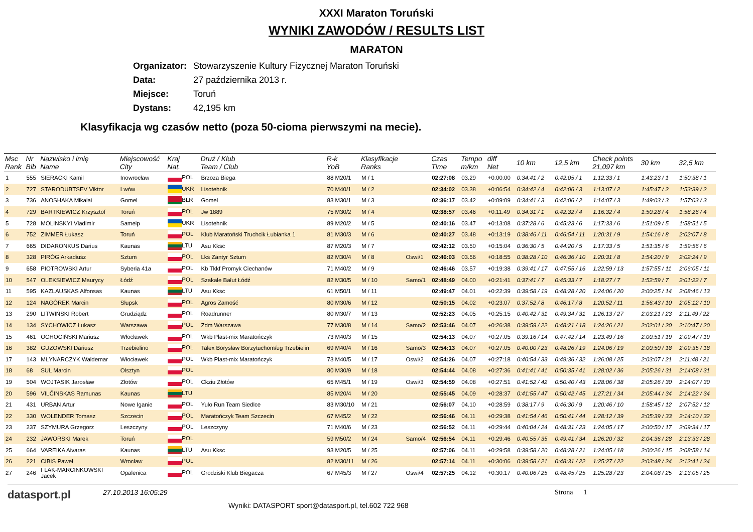XXXI Maraton Toruński
WYNIKI ZAWODÓW / RESULTS LIST
MARATON
Organizator: Stowarzyszenie Kultury Fizycznej Maraton Toruński
Data: 27 października 2013 r.
Miejsce: Toruń
Dystans: 42,195 km
Klasyfikacja wg czasów netto (poza 50-cioma pierwszymi na mecie).
| Msc Rank | Nr Bib | Nazwisko i imię Name | Miejscowość City | Kraj Nat. | Druż / Klub Team / Club | R-k YoB | Klasyfikacje Ranks | | Czas Time | Tempo m/km | diff Net | 10 km | 12,5 km | Check points 21,097 km | 30 km | 32,5 km |
| --- | --- | --- | --- | --- | --- | --- | --- | --- | --- | --- | --- | --- | --- | --- | --- | --- |
| 1 | 555 | SIERACKI Kamil | Inowrocław | POL | Brzoza Biega | 88 M20/1 | M / 1 | | 02:27:08 | 03.29 | +0:00:00 | 0:34:41 / 2 | 0:42:05 / 1 | 1:12:33 / 1 | 1:43:23 / 1 | 1:50:38 / 1 |
| 2 | 727 | STARODUBTSEV Viktor | Lwów | UKR | Lisotehnik | 70 M40/1 | M / 2 | | 02:34:02 | 03.38 | +0:06:54 | 0:34:42 / 4 | 0:42:06 / 3 | 1:13:07 / 2 | 1:45:47 / 2 | 1:53:39 / 2 |
| 3 | 736 | ANOSHAKA Mikalai | Gomel | BLR | Gomel | 83 M30/1 | M / 3 | | 02:36:17 | 03.42 | +0:09:09 | 0:34:41 / 3 | 0:42:06 / 2 | 1:14:07 / 3 | 1:49:03 / 3 | 1:57:03 / 3 |
| 4 | 729 | BARTKIEWICZ Krzysztof | Toruń | POL | Jw 1889 | 75 M30/2 | M / 4 | | 02:38:57 | 03.46 | +0:11:49 | 0:34:31 / 1 | 0:42:32 / 4 | 1:16:32 / 4 | 1:50:28 / 4 | 1:58:26 / 4 |
| 5 | 728 | MOLINSKYI Vladimir | Sameip | UKR | Lisotehnik | 89 M20/2 | M / 5 | | 02:40:16 | 03.47 | +0:13:08 | 0:37:28 / 6 | 0:45:23 / 6 | 1:17:33 / 6 | 1:51:09 / 5 | 1:58:51 / 5 |
| 6 | 752 | ZIMMER Łukasz | Toruń | POL | Klub Maratoński Truchcik Łubianka 1 | 81 M30/3 | M / 6 | | 02:40:27 | 03.48 | +0:13:19 | 0:38:46 / 11 | 0:46:54 / 11 | 1:20:31 / 9 | 1:54:16 / 8 | 2:02:07 / 8 |
| 7 | 665 | DIDARONKUS Darius | Kaunas | LTU | Asu Kksc | 87 M20/3 | M / 7 | | 02:42:12 | 03.50 | +0:15:04 | 0:36:30 / 5 | 0:44:20 / 5 | 1:17:33 / 5 | 1:51:35 / 6 | 1:59:56 / 6 |
| 8 | 328 | PIRÓG Arkadiusz | Sztum | POL | Lks Zantyr Sztum | 82 M30/4 | M / 8 | Oswi/1 | 02:46:03 | 03.56 | +0:18:55 | 0:38:28 / 10 | 0:46:36 / 10 | 1:20:31 / 8 | 1:54:20 / 9 | 2:02:24 / 9 |
| 9 | 658 | PIOTROWSKI Artur | Syberia 41a | POL | Kb Tkkf Promyk Ciechanów | 71 M40/2 | M / 9 | | 02:46:46 | 03.57 | +0:19:38 | 0:39:41 / 17 | 0:47:55 / 16 | 1:22:59 / 13 | 1:57:55 / 11 | 2:06:05 / 11 |
| 10 | 547 | OLEKSIEWICZ Maurycy | Łódź | POL | Szakale Bałut Łódź | 82 M30/5 | M / 10 | Samo/1 | 02:48:49 | 04.00 | +0:21:41 | 0:37:41 / 7 | 0:45:33 / 7 | 1:18:27 / 7 | 1:52:59 / 7 | 2:01:22 / 7 |
| 11 | 595 | KAZLAUSKAS Alfonsas | Kaunas | LTU | Asu Kksc | 61 M50/1 | M / 11 | | 02:49:47 | 04.01 | +0:22:39 | 0:39:58 / 19 | 0:48:28 / 20 | 1:24:06 / 20 | 2:00:25 / 14 | 2:08:46 / 13 |
| 12 | 124 | NAGÓREK Marcin | Słupsk | POL | Agros Zamość | 80 M30/6 | M / 12 | | 02:50:15 | 04.02 | +0:23:07 | 0:37:52 / 8 | 0:46:17 / 8 | 1:20:52 / 11 | 1:56:43 / 10 | 2:05:12 / 10 |
| 13 | 290 | LITWIŃSKI Robert | Grudziądz | POL | Roadrunner | 80 M30/7 | M / 13 | | 02:52:23 | 04.05 | +0:25:15 | 0:40:42 / 31 | 0:49:34 / 31 | 1:26:13 / 27 | 2:03:21 / 23 | 2:11:49 / 22 |
| 14 | 134 | SYCHOWICZ Łukasz | Warszawa | POL | Zdm Warszawa | 77 M30/8 | M / 14 | Samo/2 | 02:53:46 | 04.07 | +0:26:38 | 0:39:59 / 22 | 0:48:21 / 18 | 1:24:26 / 21 | 2:02:01 / 20 | 2:10:47 / 20 |
| 15 | 461 | OCHOCIŃSKI Mariusz | Włocławek | POL | Wkb Plast-mix Maratończyk | 73 M40/3 | M / 15 | | 02:54:13 | 04.07 | +0:27:05 | 0:39:16 / 14 | 0:47:42 / 14 | 1:23:49 / 16 | 2:00:51 / 19 | 2:09:47 / 19 |
| 16 | 382 | GUZOWSKI Dariusz | Trzebielino | POL | Talex Borysław Borzytuchom/ug Trzebielin | 69 M40/4 | M / 16 | Samo/3 | 02:54:13 | 04.07 | +0:27:05 | 0:40:00 / 23 | 0:48:26 / 19 | 1:24:06 / 19 | 2:00:50 / 18 | 2:09:35 / 18 |
| 17 | 143 | MŁYNARCZYK Waldemar | Włocławek | POL | Wkb Plast-mix Maratończyk | 73 M40/5 | M / 17 | Oswi/2 | 02:54:26 | 04.07 | +0:27:18 | 0:40:54 / 33 | 0:49:36 / 32 | 1:26:08 / 25 | 2:03:07 / 21 | 2:11:48 / 21 |
| 18 | 68 | SUL Marcin | Olsztyn | POL | | 80 M30/9 | M / 18 | | 02:54:44 | 04.08 | +0:27:36 | 0:41:41 / 41 | 0:50:35 / 41 | 1:28:02 / 36 | 2:05:26 / 31 | 2:14:08 / 31 |
| 19 | 504 | WOJTASIK Jarosław | Złotów | POL | Ckziu Złotów | 65 M45/1 | M / 19 | Oswi/3 | 02:54:59 | 04.08 | +0:27:51 | 0:41:52 / 42 | 0:50:40 / 43 | 1:28:06 / 38 | 2:05:26 / 30 | 2:14:07 / 30 |
| 20 | 596 | VILČINSKAS Ramunas | Kaunas | LTU | | 85 M20/4 | M / 20 | | 02:55:45 | 04.09 | +0:28:37 | 0:41:55 / 47 | 0:50:42 / 45 | 1:27:21 / 34 | 2:05:44 / 34 | 2:14:22 / 34 |
| 21 | 431 | URBAN Artur | Nowe Iganie | POL | Yulo Run Team Siedlce | 83 M30/10 | M / 21 | | 02:56:07 | 04.10 | +0:28:59 | 0:38:17 / 9 | 0:46:30 / 9 | 1:20:46 / 10 | 1:58:45 / 12 | 2:07:52 / 12 |
| 22 | 330 | WOLENDER Tomasz | Szczecin | POL | Maratończyk Team Szczecin | 67 M45/2 | M / 22 | | 02:56:46 | 04.11 | +0:29:38 | 0:41:54 / 46 | 0:50:41 / 44 | 1:28:12 / 39 | 2:05:39 / 33 | 2:14:10 / 32 |
| 23 | 237 | SZYMURA Grzegorz | Leszczyny | POL | Leszczyny | 71 M40/6 | M / 23 | | 02:56:52 | 04.11 | +0:29:44 | 0:40:04 / 24 | 0:48:31 / 23 | 1:24:05 / 17 | 2:00:50 / 17 | 2:09:34 / 17 |
| 24 | 232 | JAWORSKI Marek | Toruń | POL | | 59 M50/2 | M / 24 | Samo/4 | 02:56:54 | 04.11 | +0:29:46 | 0:40:55 / 35 | 0:49:41 / 34 | 1:26:20 / 32 | 2:04:36 / 28 | 2:13:33 / 28 |
| 25 | 664 | VAREIKA Aivaras | Kaunas | LTU | Asu Kksc | 93 M20/5 | M / 25 | | 02:57:06 | 04.11 | +0:29:58 | 0:39:58 / 20 | 0:48:28 / 21 | 1:24:05 / 18 | 2:00:26 / 15 | 2:08:58 / 14 |
| 26 | 221 | CIBIS Paweł | Wrocław | POL | | 82 M30/11 | M / 26 | | 02:57:14 | 04.11 | +0:30:06 | 0:39:58 / 21 | 0:48:31 / 22 | 1:25:27 / 22 | 2:03:48 / 24 | 2:12:41 / 24 |
| 27 | 246 | FLAK-MARCINKOWSKI Jacek | Opalenica | POL | Grodziski Klub Biegacza | 67 M45/3 | M / 27 | Oswi/4 | 02:57:25 | 04.12 | +0:30:17 | 0:40:06 / 25 | 0:48:45 / 25 | 1:25:28 / 23 | 2:04:08 / 25 | 2:13:05 / 25 |
datasport.pl
27.10.2013 16:05:29
Wyniki: DATASPORT sport@datasport.pl, tel.602 722 968
Strona 1